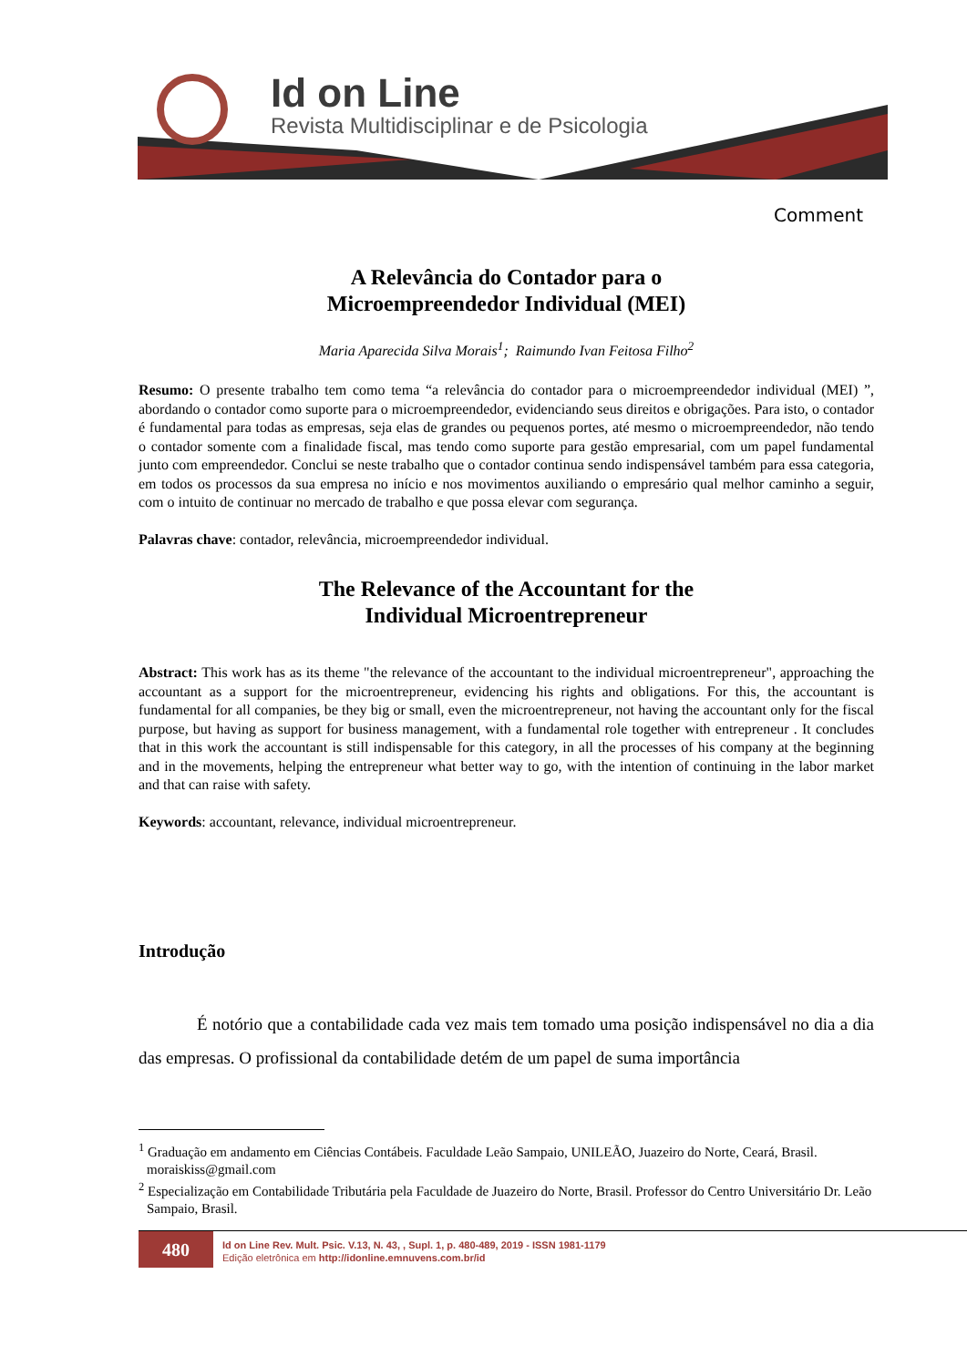Id on Line
Revista Multidisciplinar e de Psicologia
Comment
A Relevância do Contador para o
Microempreendedor Individual (MEI)
Maria Aparecida Silva Morais<sup>1</sup>; Raimundo Ivan Feitosa Filho<sup>2</sup>
Resumo: O presente trabalho tem como tema “a relevância do contador para o microempreendedor individual (MEI) ”, abordando o contador como suporte para o microempreendedor, evidenciando seus direitos e obrigações. Para isto, o contador é fundamental para todas as empresas, seja elas de grandes ou pequenos portes, até mesmo o microempreendedor, não tendo o contador somente com a finalidade fiscal, mas tendo como suporte para gestão empresarial, com um papel fundamental junto com empreendedor. Conclui se neste trabalho que o contador continua sendo indispensável também para essa categoria, em todos os processos da sua empresa no início e nos movimentos auxiliando o empresário qual melhor caminho a seguir, com o intuito de continuar no mercado de trabalho e que possa elevar com segurança.
Palavras chave: contador, relevância, microempreendedor individual.
The Relevance of the Accountant for the
Individual Microentrepreneur
Abstract: This work has as its theme "the relevance of the accountant to the individual microentrepreneur", approaching the accountant as a support for the microentrepreneur, evidencing his rights and obligations. For this, the accountant is fundamental for all companies, be they big or small, even the microentrepreneur, not having the accountant only for the fiscal purpose, but having as support for business management, with a fundamental role together with entrepreneur . It concludes that in this work the accountant is still indispensable for this category, in all the processes of his company at the beginning and in the movements, helping the entrepreneur what better way to go, with the intention of continuing in the labor market and that can raise with safety.
Keywords: accountant, relevance, individual microentrepreneur.
Introdução
É notório que a contabilidade cada vez mais tem tomado uma posição indispensável no dia a dia das empresas. O profissional da contabilidade detém de um papel de suma importância
<sup>1</sup> Graduação em andamento em Ciências Contábeis. Faculdade Leão Sampaio, UNILEÃO, Juazeiro do Norte, Ceará, Brasil. moraiskiss@gmail.com
<sup>2</sup> Especialização em Contabilidade Tributária pela Faculdade de Juazeiro do Norte, Brasil. Professor do Centro Universitário Dr. Leão Sampaio, Brasil.
480
Id on Line Rev. Mult. Psic. V.13, N. 43, , Supl. 1, p. 480-489, 2019 - ISSN 1981-1179
Edição eletrônica em http://idonline.emnuvens.com.br/id